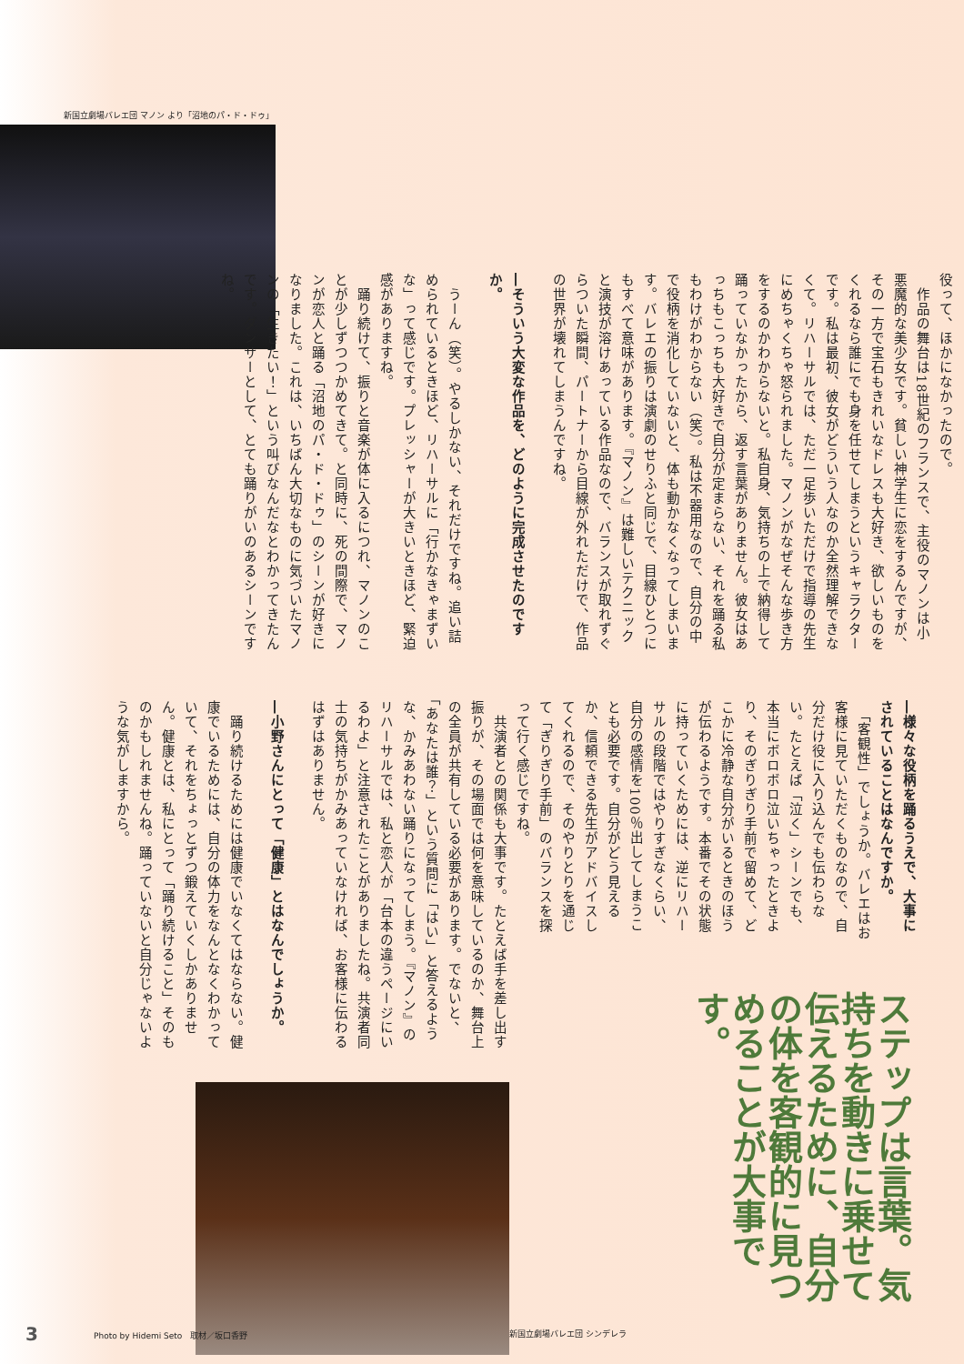新国立劇場バレエ団 マノン より「沼地のパ・ド・ドゥ」
役って、ほかになかったので。
　作品の舞台は18世紀のフランスで、主役のマノンは小悪魔的な美少女です。貧しい神学生に恋をするんですが、その一方で宝石もきれいなドレスも大好き、欲しいものをくれるなら誰にでも身を任せてしまうというキャラクターです。私は最初、彼女がどういう人なのか全然理解できなくて。リハーサルでは、ただ一足歩いただけで指導の先生にめちゃくちゃ怒られました。マノンがなぜそんな歩き方をするのかわからないと。私自身、気持ちの上で納得して踊っていなかったから、返す言葉がありません。彼女はあっちもこっちも大好きで自分が定まらない、それを踊る私もわけがわからない（笑）。私は不器用なので、自分の中で役柄を消化していないと、体も動かなくなってしまいます。バレエの振りは演劇のせりふと同じで、目線ひとつにもすべて意味があります。『マノン』は難しいテクニックと演技が溶けあっている作品なので、バランスが取れずぐらついた瞬間、パートナーから目線が外れただけで、作品の世界が壊れてしまうんですね。
―そういう大変な作品を、どのように完成させたのですか。
　うーん（笑）。やるしかない、それだけですね。追い詰められているときほど、リハーサルに「行かなきゃまずいな」って感じです。プレッシャーが大きいときほど、緊迫感がありますね。
　踊り続けて、振りと音楽が体に入るにつれ、マノンのことが少しずつつかめてきて。と同時に、死の間際で、マノンが恋人と踊る「沼地のパ・ド・ドゥ」のシーンが好きになりました。これは、いちばん大切なものに気づいたマノンの「生きたい！」という叫びなんだなとわかってきたんです。ダンサーとして、とても踊りがいのあるシーンですね。
―様々な役柄を踊るうえで、大事にされていることはなんですか。
　「客観性」でしょうか。バレエはお客様に見ていただくものなので、自分だけ役に入り込んでも伝わらない。たとえば「泣く」シーンでも、本当にボロボロ泣いちゃったときより、そのぎりぎり手前で留めて、どこかに冷静な自分がいるときのほうが伝わるようです。本番でその状態に持っていくためには、逆にリハーサルの段階ではやりすぎなくらい、自分の感情を100％出してしまうことも必要です。自分がどう見えるか、信頼できる先生がアドバイスしてくれるので、そのやりとりを通じて「ぎりぎり手前」のバランスを探って行く感じですね。
ステップは言葉。気持ちを動きに乗せて伝えるために、自分の体を客観的に見つめることが大事です。
新国立劇場バレエ団 シンデレラ
　共演者との関係も大事です。たとえば手を差し出す振りが、その場面では何を意味しているのか、舞台上の全員が共有している必要があります。でないと、「あなたは誰？」という質問に「はい」と答えるような、かみあわない踊りになってしまう。『マノン』のリハーサルでは、私と恋人が「台本の違うページにいるわよ」と注意されたことがありましたね。共演者同士の気持ちがかみあっていなければ、お客様に伝わるはずはありません。
―小野さんにとって「健康」とはなんでしょうか。
　踊り続けるためには健康でいなくてはならない。健康でいるためには、自分の体力をなんとなくわかっていて、それをちょっとずつ鍛えていくしかありません。健康とは、私にとって「踊り続けること」そのものかもしれませんね。踊っていないと自分じゃないような気がしますから。
3
Photo by Hidemi Seto　取材／坂口香野